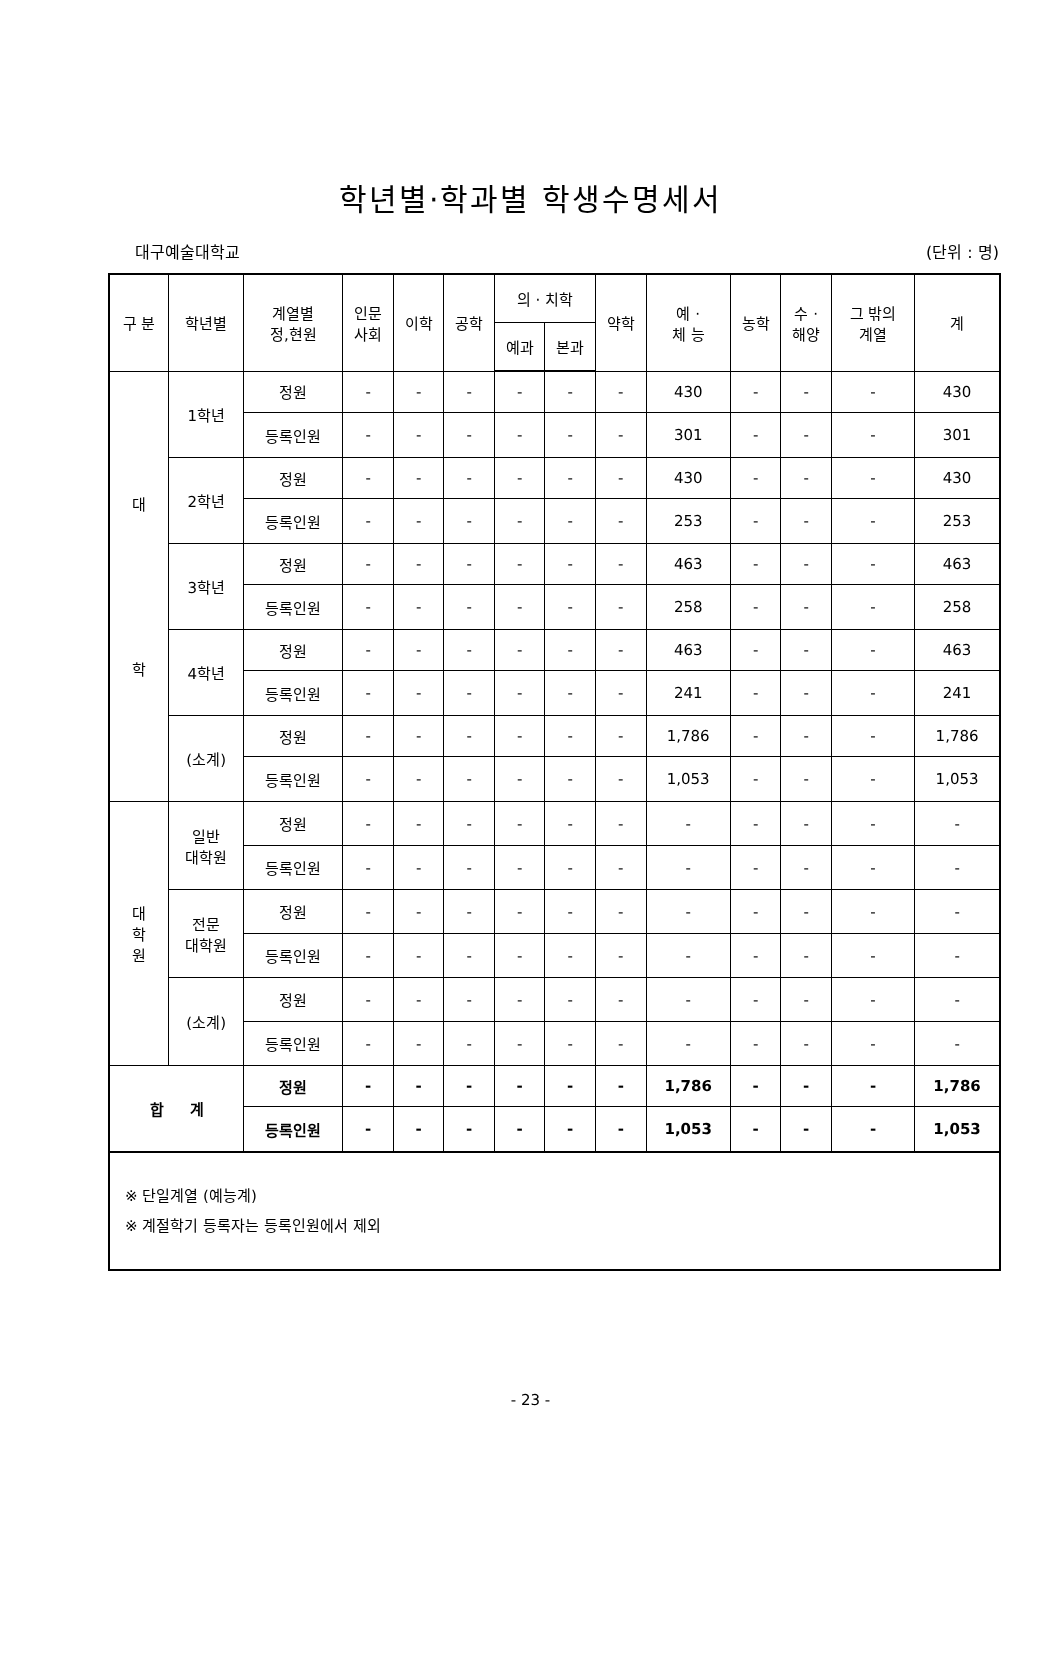학년별·학과별 학생수명세서
대구예술대학교 (단위 : 명)
| 구 분 | 학년별 | 계열별 정,현원 | 인문 사회 | 이학 | 공학 | 의 · 치학 | | 약학 | 예 · 체 능 | 농학 | 수 · 해양 | 그 밖의 계열 | 계 |
| --- | --- | --- | --- | --- | --- | --- | --- | --- | --- | --- | --- | --- | --- |
| | | | | | | 예과 | 본과 | | | | | | |
| 대 학 | 1학년 | 정원 | - | - | - | - | - | - | 430 | - | - | - | 430 |
| | | 등록인원 | - | - | - | - | - | - | 301 | - | - | - | 301 |
| | 2학년 | 정원 | - | - | - | - | - | - | 430 | - | - | - | 430 |
| | | 등록인원 | - | - | - | - | - | - | 253 | - | - | - | 253 |
| | 3학년 | 정원 | - | - | - | - | - | - | 463 | - | - | - | 463 |
| | | 등록인원 | - | - | - | - | - | - | 258 | - | - | - | 258 |
| | 4학년 | 정원 | - | - | - | - | - | - | 463 | - | - | - | 463 |
| | | 등록인원 | - | - | - | - | - | - | 241 | - | - | - | 241 |
| | (소계) | 정원 | - | - | - | - | - | - | 1,786 | - | - | - | 1,786 |
| | | 등록인원 | - | - | - | - | - | - | 1,053 | - | - | - | 1,053 |
| 대 학 원 | 일반 대학원 | 정원 | - | - | - | - | - | - | - | - | - | - | - |
| | | 등록인원 | - | - | - | - | - | - | - | - | - | - | - |
| | 전문 대학원 | 정원 | - | - | - | - | - | - | - | - | - | - | - |
| | | 등록인원 | - | - | - | - | - | - | - | - | - | - | - |
| | (소계) | 정원 | - | - | - | - | - | - | - | - | - | - | - |
| | | 등록인원 | - | - | - | - | - | - | - | - | - | - | - |
| 합 계 | | 정원 | - | - | - | - | - | - | 1,786 | - | - | - | 1,786 |
| | | 등록인원 | - | - | - | - | - | - | 1,053 | - | - | - | 1,053 |
| ※ 단일계열 (예능계) ※ 계절학기 등록자는 등록인원에서 제외 | | | | | | | | | | | | | |
- 23 -